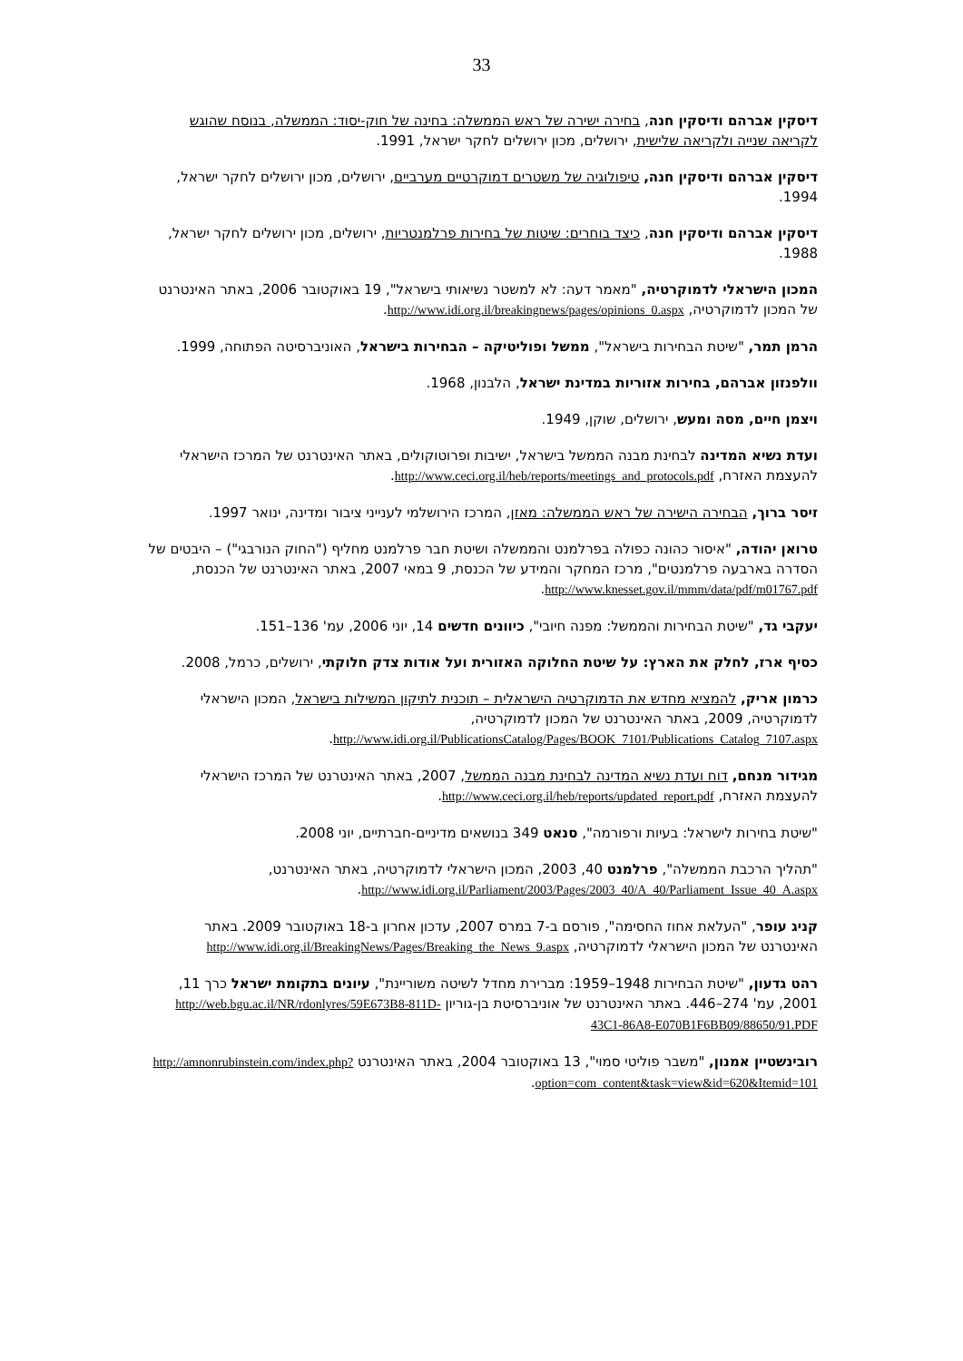33
דיסקין אברהם ודיסקין חנה, בחירה ישירה של ראש הממשלה: בחינה של חוק-יסוד: הממשלה, בנוסח שהוגש לקריאה שנייה ולקריאה שלישית, ירושלים, מכון ירושלים לחקר ישראל, 1991.
דיסקין אברהם ודיסקין חנה, טיפולוגיה של משטרים דמוקרטיים מערביים, ירושלים, מכון ירושלים לחקר ישראל, 1994.
דיסקין אברהם ודיסקין חנה, כיצד בוחרים: שיטות של בחירות פרלמנטריות, ירושלים, מכון ירושלים לחקר ישראל, 1988.
המכון הישראלי לדמוקרטיה, "מאמר דעה: לא למשטר נשיאותי בישראל", 19 באוקטובר 2006, באתר האינטרנט של המכון לדמוקרטיה, http://www.idi.org.il/breakingnews/pages/opinions_0.aspx.
הרמן תמר, "שיטת הבחירות בישראל", ממשל ופוליטיקה – הבחירות בישראל, האוניברסיטה הפתוחה, 1999.
וולפנזון אברהם, בחירות אזוריות במדינת ישראל, הלבנון, 1968.
ויצמן חיים, מסה ומעש, ירושלים, שוקן, 1949.
ועדת נשיא המדינה לבחינת מבנה הממשל בישראל, ישיבות ופרוטוקולים, באתר האינטרנט של המרכז הישראלי להעצמת האזרח, http://www.ceci.org.il/heb/reports/meetings_and_protocols.pdf.
זיסר ברוך, הבחירה הישירה של ראש הממשלה: מאזן, המרכז הירושלמי לענייני ציבור ומדינה, ינואר 1997.
טרואן יהודה, "איסור כהונה כפולה בפרלמנט והממשלה ושיטת חבר פרלמנט מחליף ("החוק הנורבגי") – היבטים של הסדרה בארבעה פרלמנטים", מרכז המחקר והמידע של הכנסת, 9 במאי 2007, באתר האינטרנט של הכנסת, http://www.knesset.gov.il/mmm/data/pdf/m01767.pdf.
יעקבי גד, "שיטת הבחירות והממשל: מפנה חיובי", כיוונים חדשים 14, יוני 2006, עמ' 136–151.
כסיף ארז, לחלק את הארץ: על שיטת החלוקה האזורית ועל אודות צדק חלוקתי, ירושלים, כרמל, 2008.
כרמון אריק, להמציא מחדש את הדמוקרטיה הישראלית – תוכנית לתיקון המשילות בישראל, המכון הישראלי לדמוקרטיה, 2009, באתר האינטרנט של המכון לדמוקרטיה, http://www.idi.org.il/PublicationsCatalog/Pages/BOOK_7101/Publications_Catalog_7107.aspx.
מגידור מנחם, דוח ועדת נשיא המדינה לבחינת מבנה הממשל, 2007, באתר האינטרנט של המרכז הישראלי להעצמת האזרח, http://www.ceci.org.il/heb/reports/updated_report.pdf.
"שיטת בחירות לישראל: בעיות ורפורמה", סנאט 349 בנושאים מדיניים-חברתיים, יוני 2008.
"תהליך הרכבת הממשלה", פרלמנט 40, 2003, המכון הישראלי לדמוקרטיה, באתר האינטרנט, http://www.idi.org.il/Parliament/2003/Pages/2003_40/A_40/Parliament_Issue_40_A.aspx.
קניג עופר, "העלאת אחוז החסימה", פורסם ב-7 במרס 2007, עדכון אחרון ב-18 באוקטובר 2009. באתר האינטרנט של המכון הישראלי לדמוקרטיה, http://www.idi.org.il/BreakingNews/Pages/Breaking_the_News_9.aspx
רהט גדעון, "שיטת הבחירות 1948–1959: מברירת מחדל לשיטה משוריינת", עיונים בתקומת ישראל כרך 11, 2001, עמ' 274–446. באתר האינטרנט של אוניברסיטת בן-גוריון http://web.bgu.ac.il/NR/rdonlyres/59E673B8-811D-43C1-86A8-E070B1F6BB09/88650/91.PDF
רובינשטיין אמנון, "משבר פוליטי סמוי", 13 באוקטובר 2004, באתר האינטרנט http://amnonrubinstein.com/index.php?option=com_content&task=view&id=620&Itemid=101.